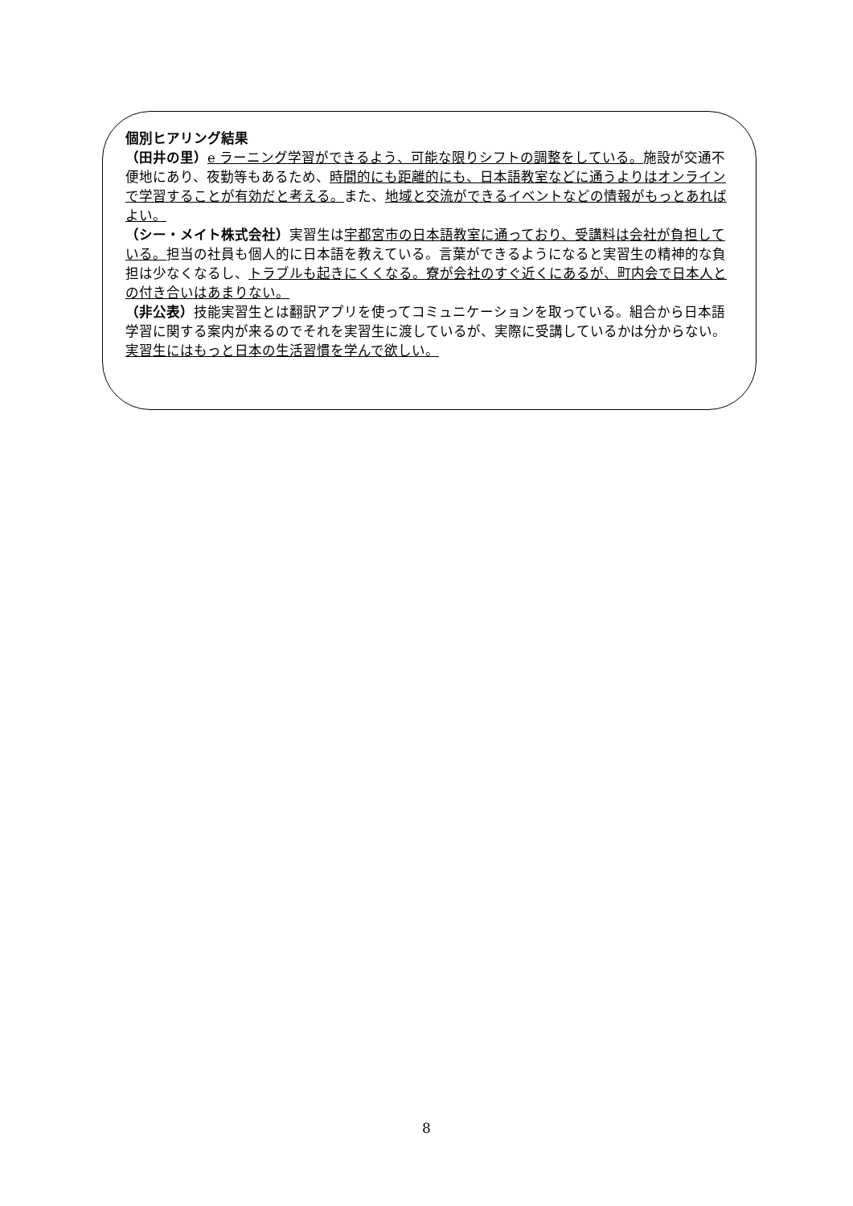個別ヒアリング結果
（田井の里）e ラーニング学習ができるよう、可能な限りシフトの調整をしている。施設が交通不便地にあり、夜勤等もあるため、時間的にも距離的にも、日本語教室などに通うよりはオンラインで学習することが有効だと考える。また、地域と交流ができるイベントなどの情報がもっとあればよい。
（シー・メイト株式会社）実習生は宇都宮市の日本語教室に通っており、受講料は会社が負担している。担当の社員も個人的に日本語を教えている。言葉ができるようになると実習生の精神的な負担は少なくなるし、トラブルも起きにくくなる。寮が会社のすぐ近くにあるが、町内会で日本人との付き合いはあまりない。
（非公表）技能実習生とは翻訳アプリを使ってコミュニケーションを取っている。組合から日本語学習に関する案内が来るのでそれを実習生に渡しているが、実際に受講しているかは分からない。実習生にはもっと日本の生活習慣を学んで欲しい。
8